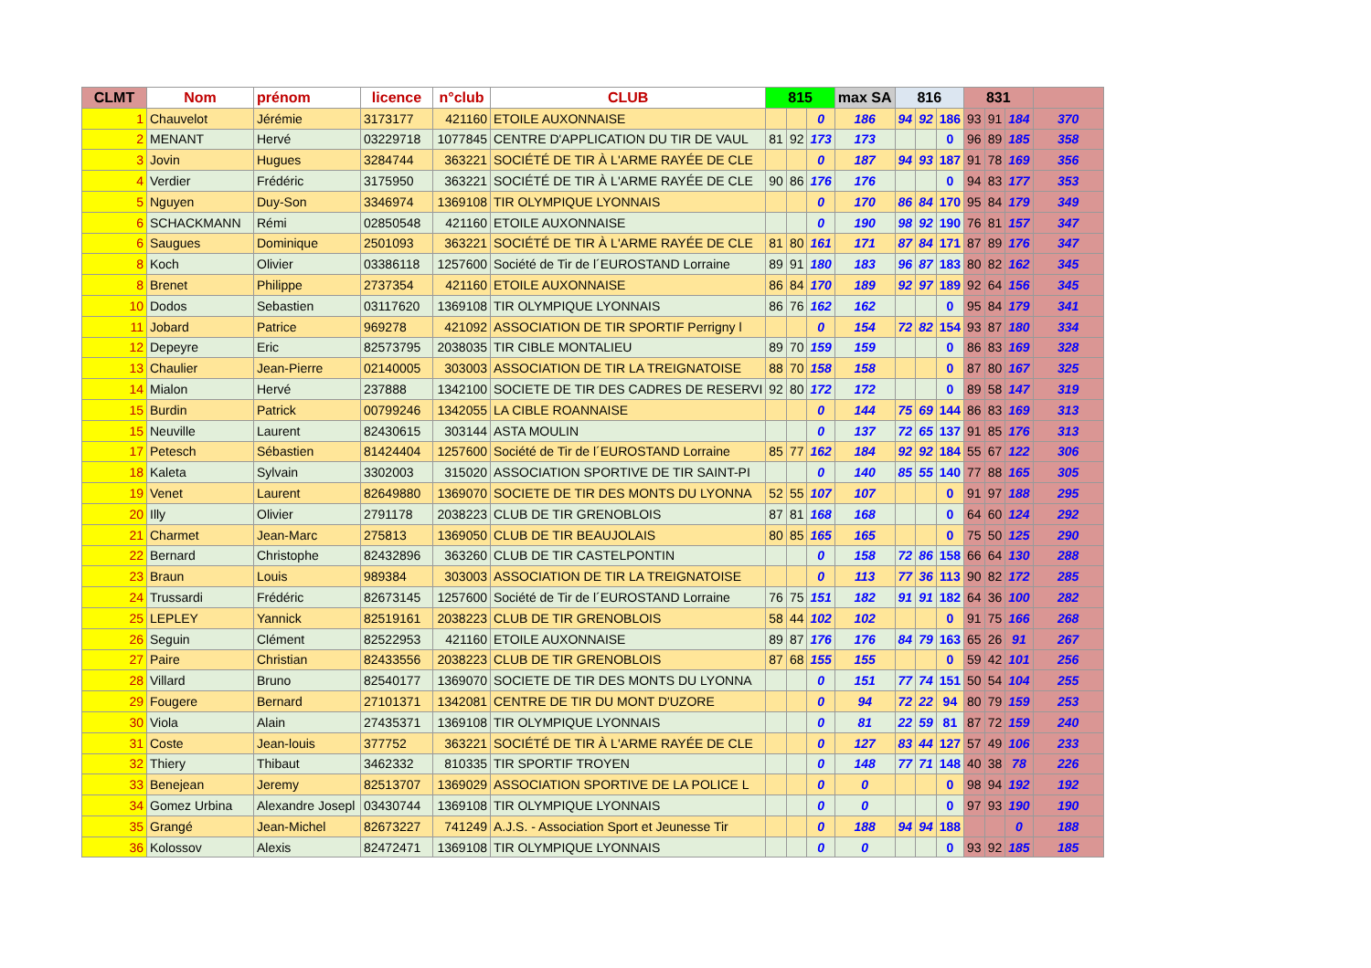| CLMT | Nom | prénom | licence | n°club | CLUB | 815 | | | max SA | 816 | | | 831 | | | |
| --- | --- | --- | --- | --- | --- | --- | --- | --- | --- | --- | --- | --- | --- | --- | --- | --- |
| 1 | Chauvelot | Jérémie | 3173177 | 421160 | ETOILE AUXONNAISE | | | 0 | 186 | 94 | 92 | 186 | 93 | 91 | 184 | 370 |
| 2 | MENANT | Hervé | 03229718 | 1077845 | CENTRE D'APPLICATION DU TIR DE VAUL | 81 | 92 | 173 | 173 | | | 0 | 96 | 89 | 185 | 358 |
| 3 | Jovin | Hugues | 3284744 | 363221 | SOCIÉTÉ DE TIR À L'ARME RAYÉE DE CLE | | | 0 | 187 | 94 | 93 | 187 | 91 | 78 | 169 | 356 |
| 4 | Verdier | Frédéric | 3175950 | 363221 | SOCIÉTÉ DE TIR À L'ARME RAYÉE DE CLE | 90 | 86 | 176 | 176 | | | 0 | 94 | 83 | 177 | 353 |
| 5 | Nguyen | Duy-Son | 3346974 | 1369108 | TIR OLYMPIQUE LYONNAIS | | | 0 | 170 | 86 | 84 | 170 | 95 | 84 | 179 | 349 |
| 6 | SCHACKMANN | Rémi | 02850548 | 421160 | ETOILE AUXONNAISE | | | 0 | 190 | 98 | 92 | 190 | 76 | 81 | 157 | 347 |
| 6 | Saugues | Dominique | 2501093 | 363221 | SOCIÉTÉ DE TIR À L'ARME RAYÉE DE CLE | 81 | 80 | 161 | 171 | 87 | 84 | 171 | 87 | 89 | 176 | 347 |
| 8 | Koch | Olivier | 03386118 | 1257600 | Société de Tir de l´EUROSTAND Lorraine | 89 | 91 | 180 | 183 | 96 | 87 | 183 | 80 | 82 | 162 | 345 |
| 8 | Brenet | Philippe | 2737354 | 421160 | ETOILE AUXONNAISE | 86 | 84 | 170 | 189 | 92 | 97 | 189 | 92 | 64 | 156 | 345 |
| 10 | Dodos | Sebastien | 03117620 | 1369108 | TIR OLYMPIQUE LYONNAIS | 86 | 76 | 162 | 162 | | | 0 | 95 | 84 | 179 | 341 |
| 11 | Jobard | Patrice | 969278 | 421092 | ASSOCIATION DE TIR SPORTIF Perrigny l | | | 0 | 154 | 72 | 82 | 154 | 93 | 87 | 180 | 334 |
| 12 | Depeyre | Eric | 82573795 | 2038035 | TIR CIBLE MONTALIEU | 89 | 70 | 159 | 159 | | | 0 | 86 | 83 | 169 | 328 |
| 13 | Chaulier | Jean-Pierre | 02140005 | 303003 | ASSOCIATION DE TIR LA TREIGNATOISE | 88 | 70 | 158 | 158 | | | 0 | 87 | 80 | 167 | 325 |
| 14 | Mialon | Hervé | 237888 | 1342100 | SOCIETE DE TIR DES CADRES DE RESERVI | 92 | 80 | 172 | 172 | | | 0 | 89 | 58 | 147 | 319 |
| 15 | Burdin | Patrick | 00799246 | 1342055 | LA CIBLE ROANNAISE | | | 0 | 144 | 75 | 69 | 144 | 86 | 83 | 169 | 313 |
| 15 | Neuville | Laurent | 82430615 | 303144 | ASTA MOULIN | | | 0 | 137 | 72 | 65 | 137 | 91 | 85 | 176 | 313 |
| 17 | Petesch | Sébastien | 81424404 | 1257600 | Société de Tir de l´EUROSTAND Lorraine | 85 | 77 | 162 | 184 | 92 | 92 | 184 | 55 | 67 | 122 | 306 |
| 18 | Kaleta | Sylvain | 3302003 | 315020 | ASSOCIATION SPORTIVE DE TIR SAINT-PI | | | 0 | 140 | 85 | 55 | 140 | 77 | 88 | 165 | 305 |
| 19 | Venet | Laurent | 82649880 | 1369070 | SOCIETE DE TIR DES MONTS DU LYONNA | 52 | 55 | 107 | 107 | | | 0 | 91 | 97 | 188 | 295 |
| 20 | Illy | Olivier | 2791178 | 2038223 | CLUB DE TIR GRENOBLOIS | 87 | 81 | 168 | 168 | | | 0 | 64 | 60 | 124 | 292 |
| 21 | Charmet | Jean-Marc | 275813 | 1369050 | CLUB DE TIR BEAUJOLAIS | 80 | 85 | 165 | 165 | | | 0 | 75 | 50 | 125 | 290 |
| 22 | Bernard | Christophe | 82432896 | 363260 | CLUB DE TIR CASTELPONTIN | | | 0 | 158 | 72 | 86 | 158 | 66 | 64 | 130 | 288 |
| 23 | Braun | Louis | 989384 | 303003 | ASSOCIATION DE TIR LA TREIGNATOISE | | | 0 | 113 | 77 | 36 | 113 | 90 | 82 | 172 | 285 |
| 24 | Trussardi | Frédéric | 82673145 | 1257600 | Société de Tir de l´EUROSTAND Lorraine | 76 | 75 | 151 | 182 | 91 | 91 | 182 | 64 | 36 | 100 | 282 |
| 25 | LEPLEY | Yannick | 82519161 | 2038223 | CLUB DE TIR GRENOBLOIS | 58 | 44 | 102 | 102 | | | 0 | 91 | 75 | 166 | 268 |
| 26 | Seguin | Clément | 82522953 | 421160 | ETOILE AUXONNAISE | 89 | 87 | 176 | 176 | 84 | 79 | 163 | 65 | 26 | 91 | 267 |
| 27 | Paire | Christian | 82433556 | 2038223 | CLUB DE TIR GRENOBLOIS | 87 | 68 | 155 | 155 | | | 0 | 59 | 42 | 101 | 256 |
| 28 | Villard | Bruno | 82540177 | 1369070 | SOCIETE DE TIR DES MONTS DU LYONNA | | | 0 | 151 | 77 | 74 | 151 | 50 | 54 | 104 | 255 |
| 29 | Fougere | Bernard | 27101371 | 1342081 | CENTRE DE TIR DU MONT D'UZORE | | | 0 | 94 | 72 | 22 | 94 | 80 | 79 | 159 | 253 |
| 30 | Viola | Alain | 27435371 | 1369108 | TIR OLYMPIQUE LYONNAIS | | | 0 | 81 | 22 | 59 | 81 | 87 | 72 | 159 | 240 |
| 31 | Coste | Jean-louis | 377752 | 363221 | SOCIÉTÉ DE TIR À L'ARME RAYÉE DE CLE | | | 0 | 127 | 83 | 44 | 127 | 57 | 49 | 106 | 233 |
| 32 | Thiery | Thibaut | 3462332 | 810335 | TIR SPORTIF TROYEN | | | 0 | 148 | 77 | 71 | 148 | 40 | 38 | 78 | 226 |
| 33 | Benejean | Jeremy | 82513707 | 1369029 | ASSOCIATION SPORTIVE DE LA POLICE L | | | 0 | 0 | | | 0 | 98 | 94 | 192 | 192 |
| 34 | Gomez Urbina | Alexandre Josepl | 03430744 | 1369108 | TIR OLYMPIQUE LYONNAIS | | | 0 | 0 | | | 0 | 97 | 93 | 190 | 190 |
| 35 | Grangé | Jean-Michel | 82673227 | 741249 | A.J.S. - Association Sport et Jeunesse Tir | | | 0 | 188 | 94 | 94 | 188 | | | 0 | 188 |
| 36 | Kolossov | Alexis | 82472471 | 1369108 | TIR OLYMPIQUE LYONNAIS | | | 0 | 0 | | | 0 | 93 | 92 | 185 | 185 |